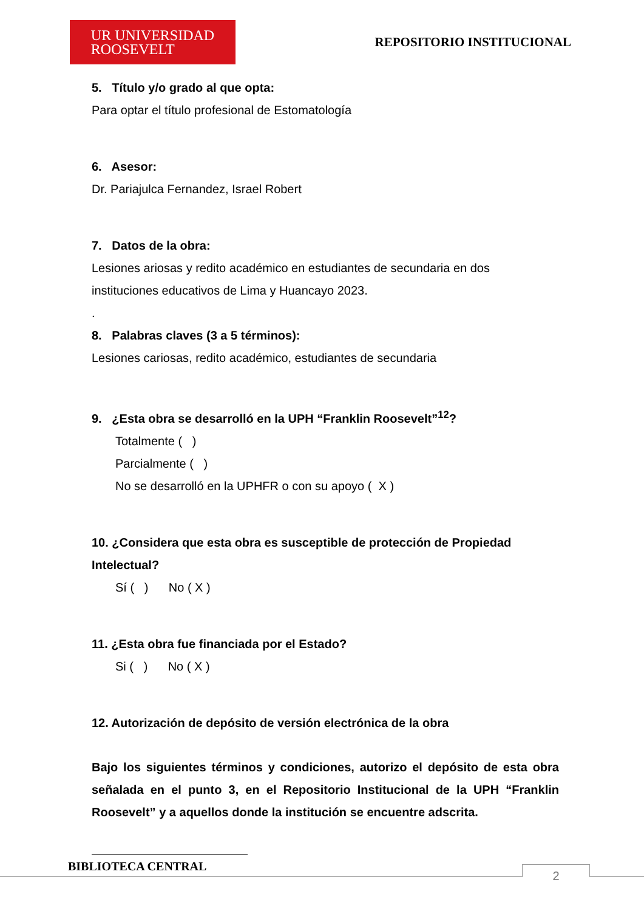UR UNIVERSIDAD
ROOSEVELT
REPOSITORIO INSTITUCIONAL
5. Título y/o grado al que opta:
Para optar el título profesional de Estomatología
6. Asesor:
Dr. Pariajulca Fernandez, Israel Robert
7. Datos de la obra:
Lesiones ariosas y redito académico en estudiantes de secundaria en dos instituciones educativos de Lima y Huancayo 2023.
.
8. Palabras claves (3 a 5 términos):
Lesiones cariosas, redito académico, estudiantes de secundaria
9. ¿Esta obra se desarrolló en la UPH “Franklin Roosevelt”<sup>12</sup>?
Totalmente ( )
Parcialmente ( )
No se desarrolló en la UPHFR o con su apoyo ( X )
10. ¿Considera que esta obra es susceptible de protección de Propiedad Intelectual?
Sí ( ) No ( X )
11. ¿Esta obra fue financiada por el Estado?
Si ( ) No ( X )
12. Autorización de depósito de versión electrónica de la obra
Bajo los siguientes términos y condiciones, autorizo el depósito de esta obra señalada en el punto 3, en el Repositorio Institucional de la UPH “Franklin Roosevelt” y a aquellos donde la institución se encuentre adscrita.
BIBLIOTECA CENTRAL 2